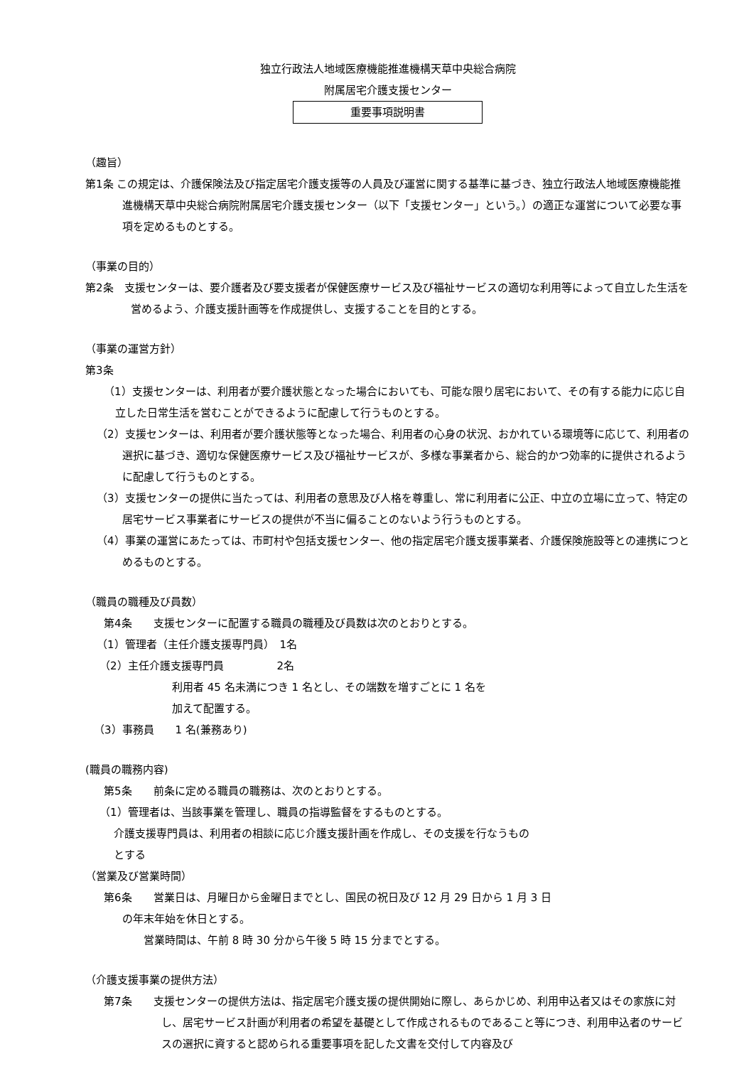独立行政法人地域医療機能推進機構天草中央総合病院
附属居宅介護支援センター
重要事項説明書
（趣旨）
第1条 この規定は、介護保険法及び指定居宅介護支援等の人員及び運営に関する基準に基づき、独立行政法人地域医療機能推進機構天草中央総合病院附属居宅介護支援センター（以下「支援センター」という。）の適正な運営について必要な事項を定めるものとする。
（事業の目的）
第2条　支援センターは、要介護者及び要支援者が保健医療サービス及び福祉サービスの適切な利用等によって自立した生活を営めるよう、介護支援計画等を作成提供し、支援することを目的とする。
（事業の運営方針）
第3条
（1）支援センターは、利用者が要介護状態となった場合においても、可能な限り居宅において、その有する能力に応じ自立した日常生活を営むことができるように配慮して行うものとする。
（2）支援センターは、利用者が要介護状態等となった場合、利用者の心身の状況、おかれている環境等に応じて、利用者の選択に基づき、適切な保健医療サービス及び福祉サービスが、多様な事業者から、総合的かつ効率的に提供されるように配慮して行うものとする。
（3）支援センターの提供に当たっては、利用者の意思及び人格を尊重し、常に利用者に公正、中立の立場に立って、特定の居宅サービス事業者にサービスの提供が不当に偏ることのないよう行うものとする。
（4）事業の運営にあたっては、市町村や包括支援センター、他の指定居宅介護支援事業者、介護保険施設等との連携につとめるものとする。
（職員の職種及び員数）
第4条　　支援センターに配置する職員の職種及び員数は次のとおりとする。
（1）管理者（主任介護支援専門員）　1名
（2）主任介護支援専門員　　　　　2名
利用者 45 名未満につき 1 名とし、その端数を増すごとに 1 名を
加えて配置する。
（3）事務員　　1 名(兼務あり)
(職員の職務内容)
第5条　　前条に定める職員の職務は、次のとおりとする。
（1）管理者は、当該事業を管理し、職員の指導監督をするものとする。
介護支援専門員は、利用者の相談に応じ介護支援計画を作成し、その支援を行なうもの
とする
（営業及び営業時間）
第6条　　営業日は、月曜日から金曜日までとし、国民の祝日及び 12 月 29 日から 1 月 3 日
の年末年始を休日とする。
営業時間は、午前 8 時 30 分から午後 5 時 15 分までとする。
（介護支援事業の提供方法）
第7条　　支援センターの提供方法は、指定居宅介護支援の提供開始に際し、あらかじめ、利用申込者又はその家族に対し、居宅サービス計画が利用者の希望を基礎として作成されるものであること等につき、利用申込者のサービスの選択に資すると認められる重要事項を記した文書を交付して内容及び